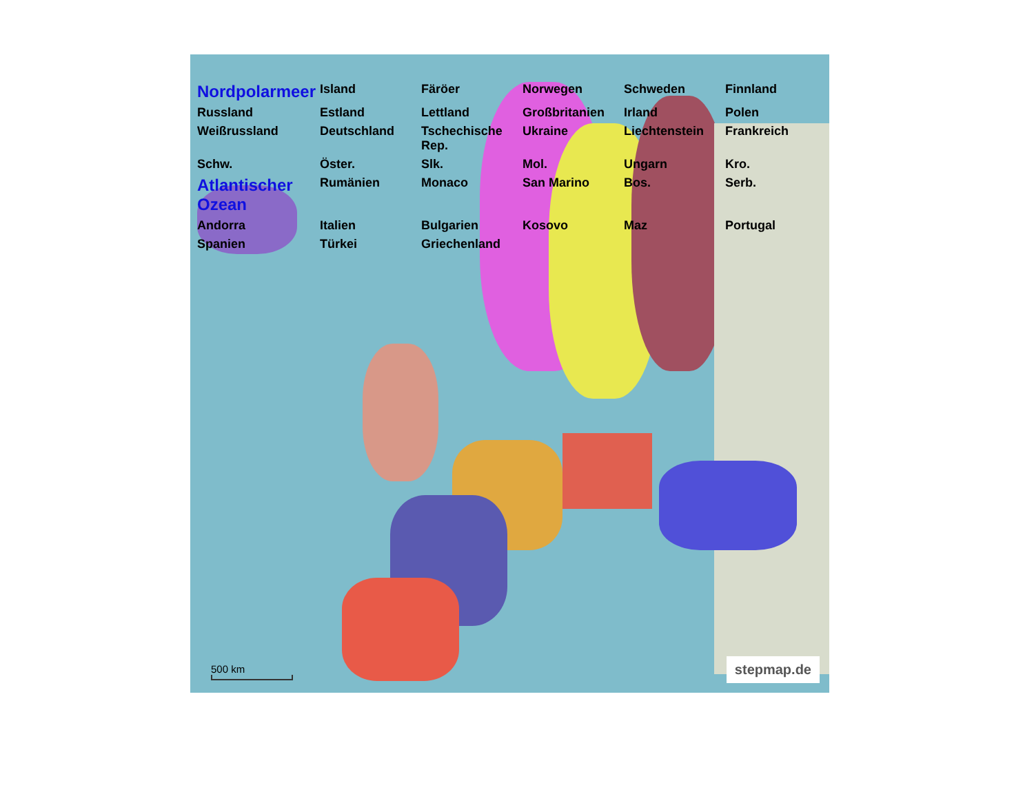Nordpolarmeer Island Färöer Norwegen Schweden Finnland Russland Estland Lettland Großbritanien Irland Polen Weißrussland Deutschland Tschechische Rep. Ukraine Liechtenstein Frankreich Schw. Öster. Slk. Mol. Ungarn Kro. Atlantischer Ozean Rumänien Monaco San Marino Bos. Serb. Andorra Italien Bulgarien Kosovo Maz Portugal Spanien Türkei Griechenland
500 km stepmap.de